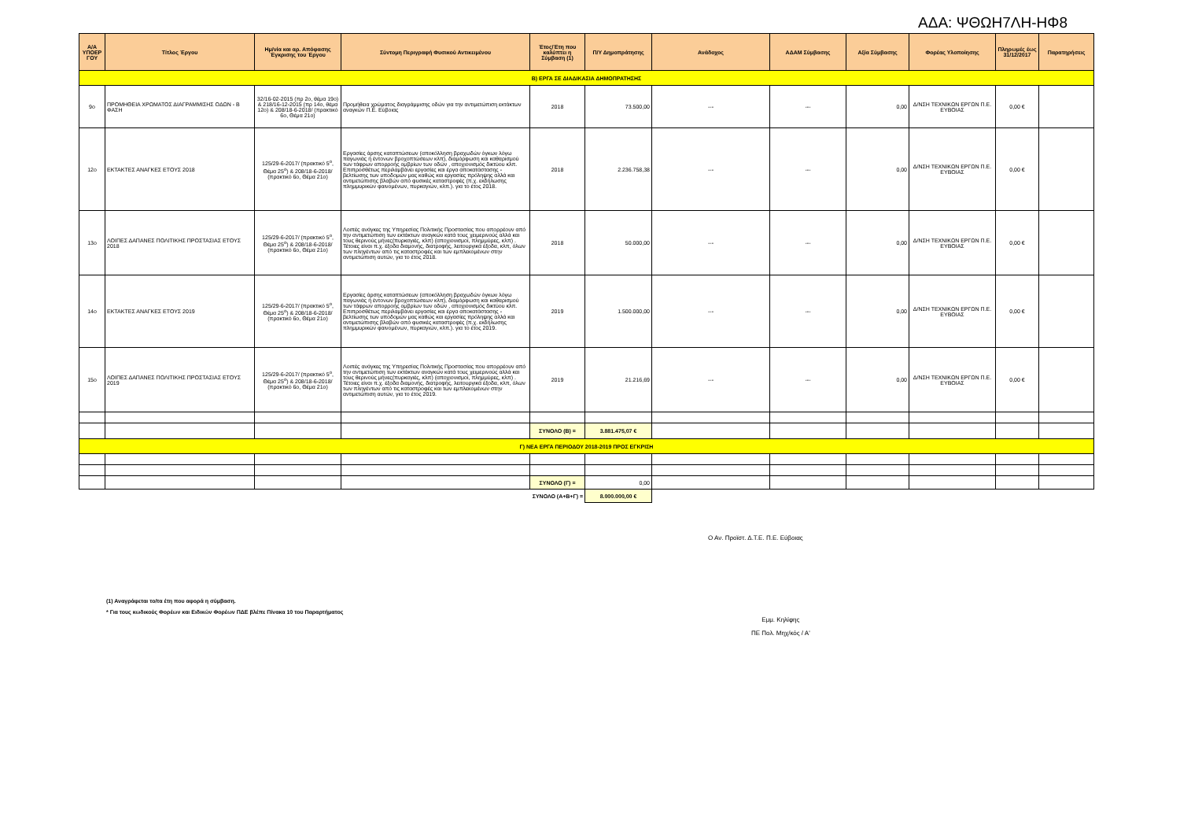ΑΔΑ: ΨΘΩΗ7ΛΗ-ΗΦ8
| Α/Α ΥΠΟΕΡ ΓΟΥ | Τίτλος Έργου | Ημ/νία και αρ. Απόφασης Έγκρισης του Έργου | Σύντομη Περιγραφή Φυσικού Αντικειμένου | Έτος/Έτη που καλύπτει η Σύμβαση (1) | Π/Υ Δημοπράτησης | Ανάδοχος | ΑΔΑΜ Σύμβασης | Αξία Σύμβασης | Φορέας Υλοποίησης | Πληρωμές έως 31/12/2017 | Παρατηρήσεις |
| --- | --- | --- | --- | --- | --- | --- | --- | --- | --- | --- | --- |
| Β) ΕΡΓΑ ΣΕ ΔΙΑΔΙΚΑΣΙΑ ΔΗΜΟΠΡΑΤΗΣΗΣ | | | | | | | | | | | |
| 9ο | ΠΡΟΜΗΘΕΙΑ ΧΡΩΜΑΤΟΣ ΔΙΑΓΡΑΜΜΙΣΗΣ ΟΔΩΝ - Β ΦΑΣΗ | 32/16-02-2015 (πρ 2ο, θέμα 19ο) & 218/16-12-2015 (πρ 14ο, θέμα 12ο) & 208/18-6-2018/ (πρακτικό 6ο, Θέμα 21ο) | Προμήθεια χρώματος διαγράμμισης οδών για την αντιμετώπιση εκτάκτων αναγκών Π.Ε. Εύβοιας | 2018 | 73.500,00 | --- | --- | 0,00 | Δ/ΝΣΗ ΤΕΧΝΙΚΩΝ ΕΡΓΩΝ Π.Ε. ΕΥΒΟΙΑΣ | 0,00 € | |
| 12ο | ΕΚΤΑΚΤΕΣ ΑΝΑΓΚΕΣ ΕΤΟΥΣ 2018 | 125/29-6-2017/ (πρακτικό 5<sup>ο</sup>, Θέμα 25<sup>ο</sup>) & 208/18-6-2018/ (πρακτικό 6ο, Θέμα 21ο) | Εργασίες άρσης καταπτώσεων (αποκόλληση βραχωδών όγκων λόγω παγωνιάς ή έντονων βροχοπτώσεων κλπ), διαμόρφωση και καθαρισμού των τάφρων απορροής ομβρίων των οδών , αποχιονισμός δικτύου κλπ. Επιπροσθέτως περιλαμβάνει εργασίες και έργα αποκατάστασης - βελτίωσης των υποδομών μας καθώς και εργασίες πρόληψης αλλά και αντιμετώπισης βλαβών από φυσικές καταστροφές (π.χ. εκδήλωσης πλημμυρικών φαινομένων, πυρκαγιών, κλπ.). για το έτος 2018. | 2018 | 2.236.758,38 | --- | --- | 0,00 | Δ/ΝΣΗ ΤΕΧΝΙΚΩΝ ΕΡΓΩΝ Π.Ε. ΕΥΒΟΙΑΣ | 0,00 € | |
| 13ο | ΛΟΙΠΕΣ ΔΑΠΑΝΕΣ ΠΟΛΙΤΙΚΗΣ ΠΡΟΣΤΑΣΙΑΣ ΕΤΟΥΣ 2018 | 125/29-6-2017/ (πρακτικό 5<sup>ο</sup>, Θέμα 25<sup>ο</sup>) & 208/18-6-2018/ (πρακτικό 6ο, Θέμα 21ο) | Λοιπές ανάγκες της Υπηρεσίας Πολιτικής Προστασίας που απορρέουν από την αντιμετώπιση των εκτάκτων αναγκών κατά τους χειμερινούς αλλά και τους θερινούς μήνες(πυρκαγιές, κλπ) (αποχιονισμοί, πλημμύρες, κλπ) . Τέτοιες είναι π.χ. έξοδα διαμονής, διατροφής, λειτουργικά έξοδα, κλπ, όλων των πληγέντων από τις καταστροφές και των εμπλεκομένων στην αντιμετώπιση αυτών, για το έτος 2018. | 2018 | 50.000,00 | --- | --- | 0,00 | Δ/ΝΣΗ ΤΕΧΝΙΚΩΝ ΕΡΓΩΝ Π.Ε. ΕΥΒΟΙΑΣ | 0,00 € | |
| 14ο | ΕΚΤΑΚΤΕΣ ΑΝΑΓΚΕΣ ΕΤΟΥΣ 2019 | 125/29-6-2017/ (πρακτικό 5<sup>ο</sup>, Θέμα 25<sup>ο</sup>) & 208/18-6-2018/ (πρακτικό 6ο, Θέμα 21ο) | Εργασίες άρσης καταπτώσεων (αποκόλληση βραχωδών όγκων λόγω παγωνιάς ή έντονων βροχοπτώσεων κλπ), διαμόρφωση και καθαρισμού των τάφρων απορροής ομβρίων των οδών , αποχιονισμός δικτύου κλπ. Επιπροσθέτως περιλαμβάνει εργασίες και έργα αποκατάστασης - βελτίωσης των υποδομών μας καθώς και εργασίες πρόληψης αλλά και αντιμετώπισης βλαβών από φυσικές καταστροφές (π.χ. εκδήλωσης πλημμυρικών φαινομένων, πυρκαγιών, κλπ.). για το έτος 2019. | 2019 | 1.500.000,00 | --- | --- | 0,00 | Δ/ΝΣΗ ΤΕΧΝΙΚΩΝ ΕΡΓΩΝ Π.Ε. ΕΥΒΟΙΑΣ | 0,00 € | |
| 15ο | ΛΟΙΠΕΣ ΔΑΠΑΝΕΣ ΠΟΛΙΤΙΚΗΣ ΠΡΟΣΤΑΣΙΑΣ ΕΤΟΥΣ 2019 | 125/29-6-2017/ (πρακτικό 5<sup>ο</sup>, Θέμα 25<sup>ο</sup>) & 208/18-6-2018/ (πρακτικό 6ο, Θέμα 21ο) | Λοιπές ανάγκες της Υπηρεσίας Πολιτικής Προστασίας που απορρέουν από την αντιμετώπιση των εκτάκτων αναγκών κατά τους χειμερινούς αλλά και τους θερινούς μήνες(πυρκαγιές, κλπ) (αποχιονισμοί, πλημμύρες, κλπ) . Τέτοιες είναι π.χ. έξοδα διαμονής, διατροφής, λειτουργικά έξοδα, κλπ, όλων των πληγέντων από τις καταστροφές και των εμπλεκομένων στην αντιμετώπιση αυτών, για το έτος 2019. | 2019 | 21.216,69 | --- | --- | 0,00 | Δ/ΝΣΗ ΤΕΧΝΙΚΩΝ ΕΡΓΩΝ Π.Ε. ΕΥΒΟΙΑΣ | 0,00 € | |
| | | | | ΣΥΝΟΛΟ (Β) = | 3.881.475,07 € | | | | | | |
| Γ) ΝΕΑ ΕΡΓΑ ΠΕΡΙΟΔΟΥ 2018-2019 ΠΡΟΣ ΕΓΚΡΙΣΗ | | | | | | | | | | | |
| | | | | ΣΥΝΟΛΟ (Γ) = | 0,00 | | | | | | |
| ΣΥΝΟΛΟ (Α+Β+Γ) = | | | | | 8.000.000,00 € | | | | | | |
Ο Αν. Προϊστ. Δ.Τ.Ε. Π.Ε. Εύβοιας
(1) Αναγράφεται το/τα έτη που αφορά η σύμβαση.
* Για τους κωδικούς Φορέων και Ειδικών Φορέων ΠΔΕ βλέπε Πίνακα 10 του Παραρτήματος
Εμμ. Κηλίφης
ΠΕ Πολ. Μηχ/κός / Α'